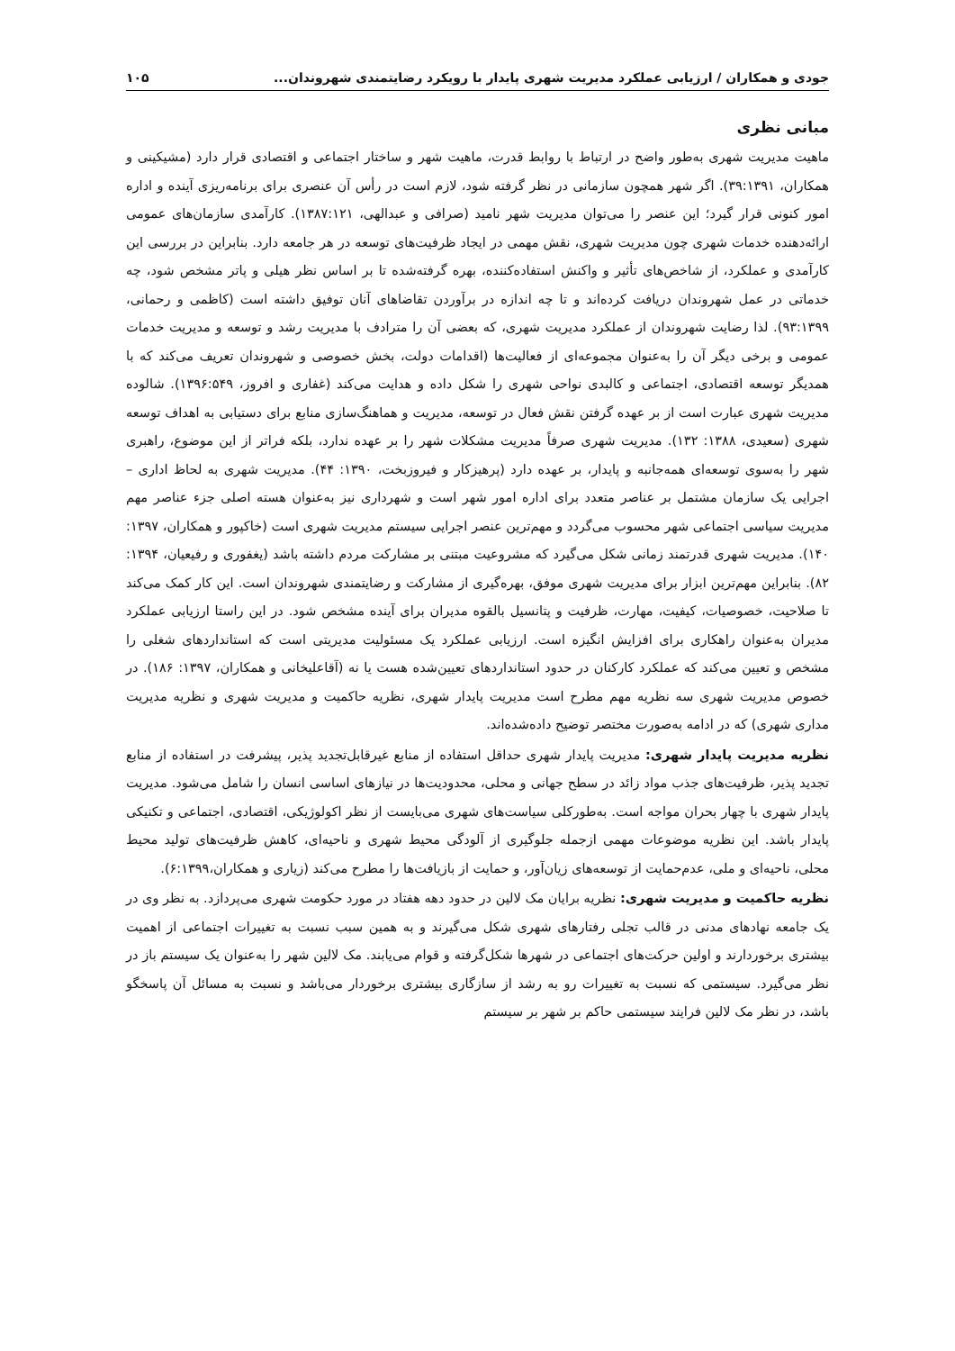جودی و همکاران / ارزیابی عملکرد مدیریت شهری پایدار با رویکرد رضایتمندی شهروندان... ۱۰۵
مبانی نظری
ماهیت مدیریت شهری به‌طور واضح در ارتباط با روابط قدرت، ماهیت شهر و ساختار اجتماعی و اقتصادی قرار دارد (مشیکینی و همکاران، ۳۹:۱۳۹۱). اگر شهر همچون سازمانی در نظر گرفته شود، لازم است در رأس آن عنصری برای برنامه‌ریزی آینده و اداره امور کنونی قرار گیرد؛ این عنصر را می‌توان مدیریت شهر نامید (صرافی و عبدالهی، ۱۳۸۷:۱۲۱). کارآمدی سازمان‌های عمومی ارائه‌دهنده خدمات شهری چون مدیریت شهری، نقش مهمی در ایجاد ظرفیت‌های توسعه در هر جامعه دارد. بنابراین در بررسی این کارآمدی و عملکرد، از شاخص‌های تأثیر و واکنش استفاده‌کننده، بهره گرفته‌شده تا بر اساس نظر هیلی و پاتر مشخص شود، چه خدماتی در عمل شهروندان دریافت کرده‌اند و تا چه اندازه در برآوردن تقاضاهای آنان توفیق داشته است (کاظمی و رحمانی، ۹۳:۱۳۹۹). لذا رضایت شهروندان از عملکرد مدیریت شهری، که بعضی آن را مترادف با مدیریت رشد و توسعه و مدیریت خدمات عمومی و برخی دیگر آن را به‌عنوان مجموعه‌ای از فعالیت‌ها (اقدامات دولت، بخش خصوصی و شهروندان تعریف می‌کند که با همدیگر توسعه اقتصادی، اجتماعی و کالبدی نواحی شهری را شکل داده و هدایت می‌کند (غفاری و افروز، ۱۳۹۶:۵۴۹). شالوده مدیریت شهری عبارت است از بر عهده گرفتن نقش فعال در توسعه، مدیریت و هماهنگ‌سازی منابع برای دستیابی به اهداف توسعه شهری (سعیدی، ۱۳۸۸: ۱۳۲). مدیریت شهری صرفاً مدیریت مشکلات شهر را بر عهده ندارد، بلکه فراتر از این موضوع، راهبری شهر را به‌سوی توسعه‌ای همه‌جانبه و پایدار، بر عهده دارد (پرهیزکار و فیروزبخت، ۱۳۹۰: ۴۴). مدیریت شهری به لحاظ اداری – اجرایی یک سازمان مشتمل بر عناصر متعدد برای اداره امور شهر است و شهرداری نیز به‌عنوان هسته اصلی جزء عناصر مهم مدیریت سیاسی اجتماعی شهر محسوب می‌گردد و مهم‌ترین عنصر اجرایی سیستم مدیریت شهری است (خاکپور و همکاران، ۱۳۹۷: ۱۴۰). مدیریت شهری قدرتمند زمانی شکل می‌گیرد که مشروعیت مبتنی بر مشارکت مردم داشته باشد (یغفوری و رفیعیان، ۱۳۹۴: ۸۲). بنابراین مهم‌ترین ابزار برای مدیریت شهری موفق، بهره‌گیری از مشارکت و رضایتمندی شهروندان است. این کار کمک می‌کند تا صلاحیت، خصوصیات، کیفیت، مهارت، ظرفیت و پتانسیل بالقوه مدیران برای آینده مشخص شود. در این راستا ارزیابی عملکرد مدیران به‌عنوان راهکاری برای افزایش انگیزه است. ارزیابی عملکرد یک مسئولیت مدیریتی است که استانداردهای شغلی را مشخص و تعیین می‌کند که عملکرد کارکنان در حدود استانداردهای تعیین‌شده هست یا نه (آقاعلیخانی و همکاران، ۱۳۹۷: ۱۸۶). در خصوص مدیریت شهری سه نظریه مهم مطرح است مدیریت پایدار شهری، نظریه حاکمیت و مدیریت شهری و نظریه مدیریت مداری شهری) که در ادامه به‌صورت مختصر توضیح داده‌شده‌اند.
نظریه مدیریت پایدار شهری: مدیریت پایدار شهری حداقل استفاده از منابع غیرقابل‌تجدید پذیر، پیشرفت در استفاده از منابع تجدید پذیر، ظرفیت‌های جذب مواد زائد در سطح جهانی و محلی، محدودیت‌ها در نیازهای اساسی انسان را شامل می‌شود. مدیریت پایدار شهری با چهار بحران مواجه است. به‌طورکلی سیاست‌های شهری می‌بایست از نظر اکولوژیکی، اقتصادی، اجتماعی و تکنیکی پایدار باشد. این نظریه موضوعات مهمی ازجمله جلوگیری از آلودگی محیط شهری و ناحیه‌ای، کاهش ظرفیت‌های تولید محیط محلی، ناحیه‌ای و ملی، عدم‌حمایت از توسعه‌های زیان‌آور، و حمایت از بازیافت‌ها را مطرح می‌کند (زیاری و همکاران،۶:۱۳۹۹).
نظریه حاکمیت و مدیریت شهری: نظریه برایان مک لالین در حدود دهه هفتاد در مورد حکومت شهری می‌پردازد. به نظر وی در یک جامعه نهادهای مدنی در قالب تجلی رفتارهای شهری شکل می‌گیرند و به همین سبب نسبت به تغییرات اجتماعی از اهمیت بیشتری برخوردارند و اولین حرکت‌های اجتماعی در شهرها شکل‌گرفته و قوام می‌یابند. مک لالین شهر را به‌عنوان یک سیستم باز در نظر می‌گیرد. سیستمی که نسبت به تغییرات رو به رشد از سازگاری بیشتری برخوردار می‌باشد و نسبت به مسائل آن پاسخگو باشد، در نظر مک لالین فرایند سیستمی حاکم بر شهر بر سیستم